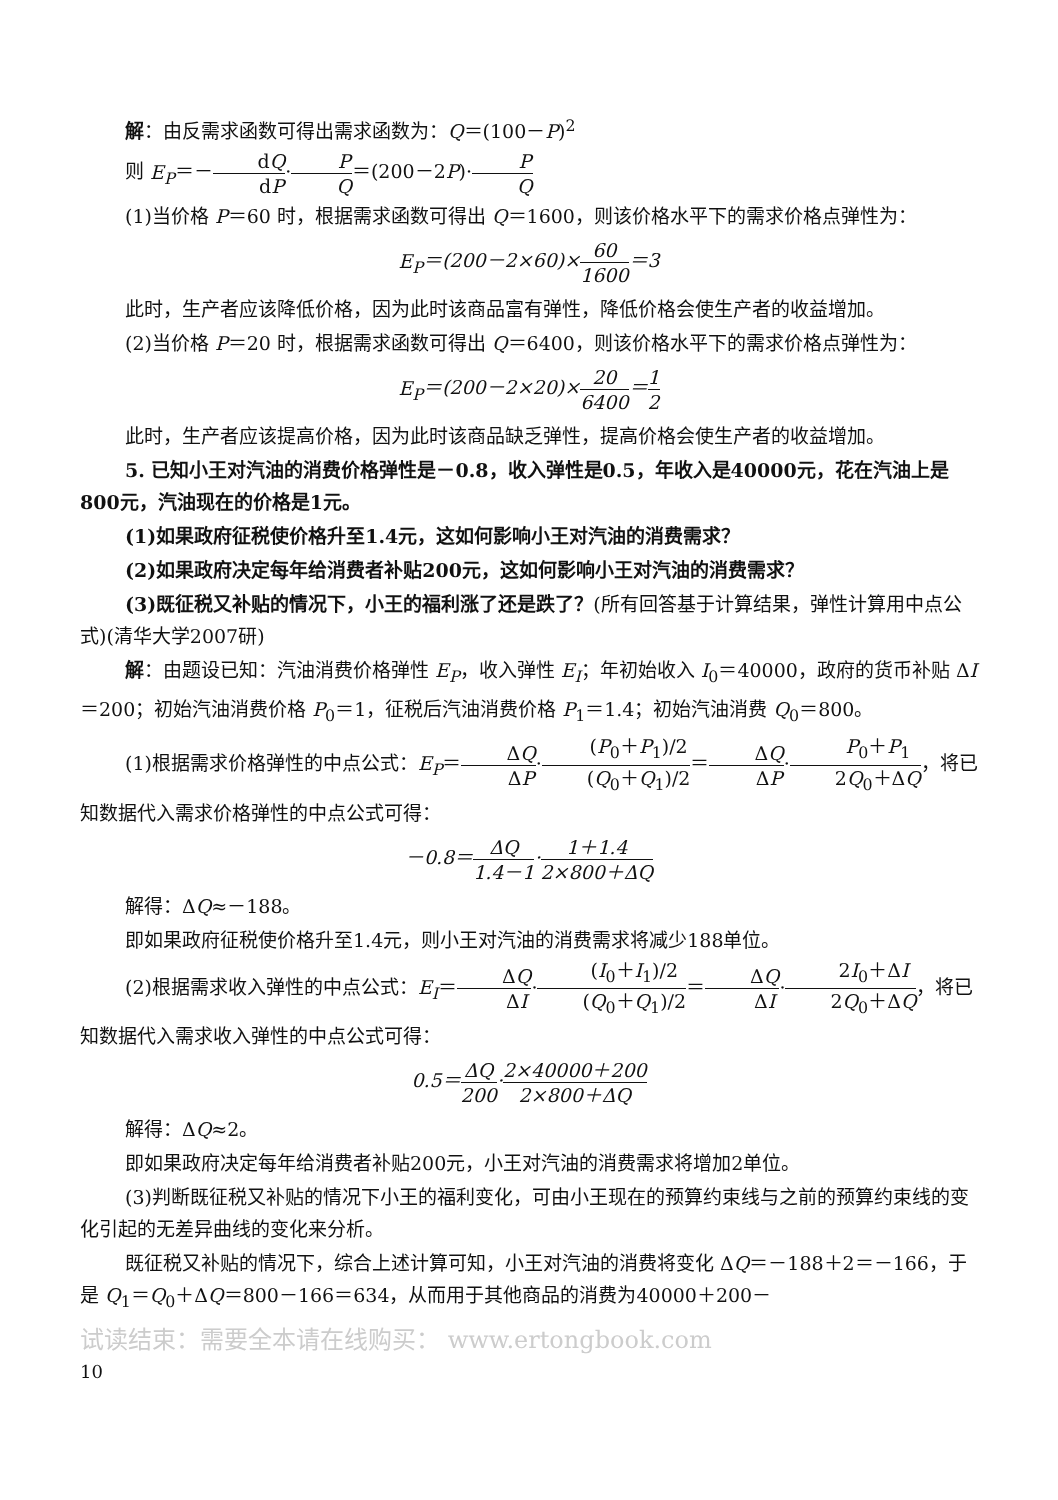解：由反需求函数可得出需求函数为：Q＝(100－P)<sup>2</sup>
则 E<sub>P</sub>＝－dQ dP·P Q＝(200－2P)·P Q
(1)当价格 P＝60 时，根据需求函数可得出 Q＝1600，则该价格水平下的需求价格点弹性为：
E<sub>P</sub>＝(200－2×60)×60 1600＝3
此时，生产者应该降低价格，因为此时该商品富有弹性，降低价格会使生产者的收益增加。
(2)当价格 P＝20 时，根据需求函数可得出 Q＝6400，则该价格水平下的需求价格点弹性为：
E<sub>P</sub>＝(200－2×20)×20 6400＝1 2
此时，生产者应该提高价格，因为此时该商品缺乏弹性，提高价格会使生产者的收益增加。
5. 已知小王对汽油的消费价格弹性是－0.8，收入弹性是0.5，年收入是40000元，花在汽油上是800元，汽油现在的价格是1元。
(1)如果政府征税使价格升至1.4元，这如何影响小王对汽油的消费需求？
(2)如果政府决定每年给消费者补贴200元，这如何影响小王对汽油的消费需求？
(3)既征税又补贴的情况下，小王的福利涨了还是跌了？(所有回答基于计算结果，弹性计算用中点公式)(清华大学2007研)
解：由题设已知：汽油消费价格弹性 E<sub>P</sub>，收入弹性 E<sub>I</sub>；年初始收入 I<sub>0</sub>＝40000，政府的货币补贴 ΔI＝200；初始汽油消费价格 P<sub>0</sub>＝1，征税后汽油消费价格 P<sub>1</sub>＝1.4；初始汽油消费 Q<sub>0</sub>＝800。
(1)根据需求价格弹性的中点公式：E<sub>P</sub>＝ΔQ ΔP·(P<sub>0</sub>＋P<sub>1</sub>)/2 (Q<sub>0</sub>＋Q<sub>1</sub>)/2＝ΔQ ΔP·P<sub>0</sub>＋P<sub>1</sub> 2Q<sub>0</sub>＋ΔQ，将已知数据代入需求价格弹性的中点公式可得：
－0.8＝ΔQ 1.4－1·1＋1.4 2×800＋ΔQ
解得：ΔQ≈－188。
即如果政府征税使价格升至1.4元，则小王对汽油的消费需求将减少188单位。
(2)根据需求收入弹性的中点公式：E<sub>I</sub>＝ΔQ ΔI·(I<sub>0</sub>＋I<sub>1</sub>)/2 (Q<sub>0</sub>＋Q<sub>1</sub>)/2＝ΔQ ΔI·2I<sub>0</sub>＋ΔI 2Q<sub>0</sub>＋ΔQ，将已知数据代入需求收入弹性的中点公式可得：
0.5＝ΔQ 200·2×40000＋200 2×800＋ΔQ
解得：ΔQ≈2。
即如果政府决定每年给消费者补贴200元，小王对汽油的消费需求将增加2单位。
(3)判断既征税又补贴的情况下小王的福利变化，可由小王现在的预算约束线与之前的预算约束线的变化引起的无差异曲线的变化来分析。
既征税又补贴的情况下，综合上述计算可知，小王对汽油的消费将变化 ΔQ＝－188＋2＝－166，于是 Q<sub>1</sub>＝Q<sub>0</sub>＋ΔQ＝800－166＝634，从而用于其他商品的消费为40000＋200－
试读结束：需要全本请在线购买： www.ertongbook.com
10